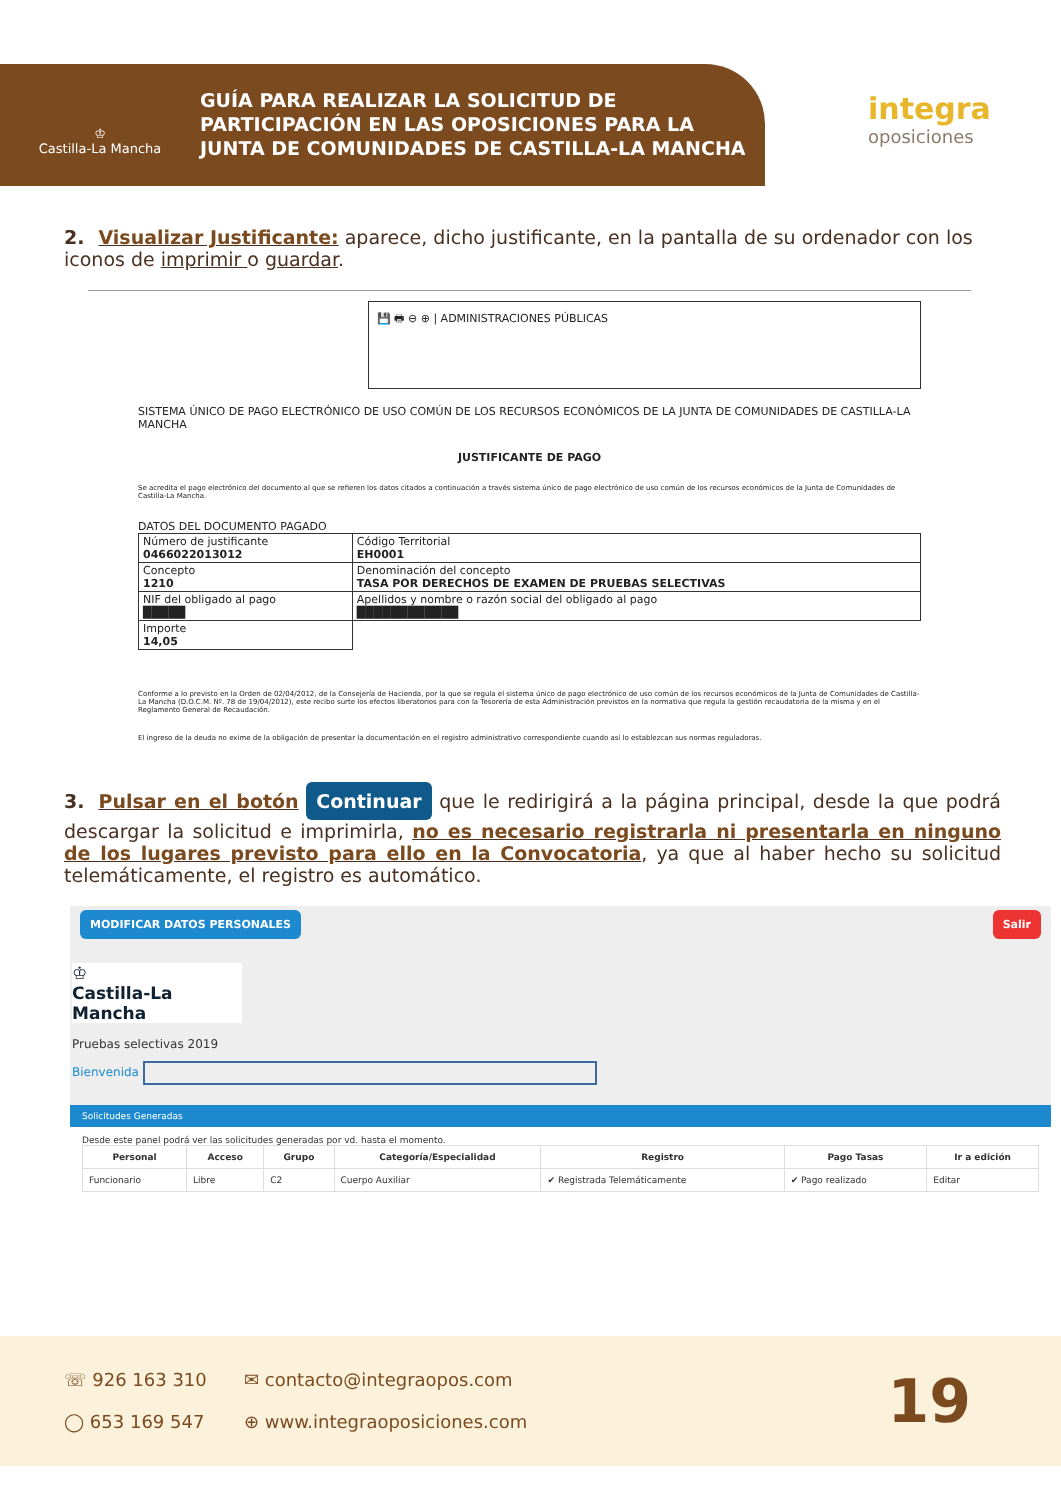♔
Castilla-La Mancha
GUÍA PARA REALIZAR LA SOLICITUD DE
PARTICIPACIÓN EN LAS OPOSICIONES PARA LA
JUNTA DE COMUNIDADES DE CASTILLA-LA MANCHA
integra
oposiciones
2. Visualizar Justificante: aparece, dicho justificante, en la pantalla de su ordenador con los iconos de imprimir o guardar.
💾 🖶 ⊖ ⊕ | ADMINISTRACIONES PÚBLICAS
SISTEMA ÚNICO DE PAGO ELECTRÓNICO DE USO COMÚN DE LOS RECURSOS ECONÓMICOS DE LA JUNTA DE COMUNIDADES DE CASTILLA-LA MANCHA
JUSTIFICANTE DE PAGO
Se acredita el pago electrónico del documento al que se refieren los datos citados a continuación a través sistema único de pago electrónico de uso común de los recursos económicos de la Junta de Comunidades de Castilla-La Mancha.
DATOS DEL DOCUMENTO PAGADO
| Número de justificante 0466022013012 | Código Territorial EH0001 |
| Concepto 1210 | Denominación del concepto TASA POR DERECHOS DE EXAMEN DE PRUEBAS SELECTIVAS |
| NIF del obligado al pago █████ | Apellidos y nombre o razón social del obligado al pago ████████████ |
| Importe 14,05 | |
Conforme a lo previsto en la Orden de 02/04/2012, de la Consejería de Hacienda, por la que se regula el sistema único de pago electrónico de uso común de los recursos económicos de la Junta de Comunidades de Castilla-La Mancha (D.O.C.M. Nº. 78 de 19/04/2012), este recibo surte los efectos liberatorios para con la Tesorería de esta Administración previstos en la normativa que regula la gestión recaudatoria de la misma y en el Reglamento General de Recaudación.
El ingreso de la deuda no exime de la obligación de presentar la documentación en el registro administrativo correspondiente cuando así lo establezcan sus normas reguladoras.
3. Pulsar en el botón Continuar que le redirigirá a la página principal, desde la que podrá descargar la solicitud e imprimirla, no es necesario registrarla ni presentarla en ninguno de los lugares previsto para ello en la Convocatoria, ya que al haber hecho su solicitud telemáticamente, el registro es automático.
MODIFICAR DATOS PERSONALES Salir
♔
Castilla-La Mancha
Pruebas selectivas 2019
Bienvenida
Solicitudes Generadas
Desde este panel podrá ver las solicitudes generadas por vd. hasta el momento.
| Personal | Acceso | Grupo | Categoría/Especialidad | Registro | Pago Tasas | Ir a edición |
| --- | --- | --- | --- | --- | --- | --- |
| Funcionario | Libre | C2 | Cuerpo Auxiliar | ✔ Registrada Telemáticamente | ✔ Pago realizado | Editar |
☏ 926 163 310
◯ 653 169 547
✉ contacto@integraopos.com
⊕ www.integraoposiciones.com
19